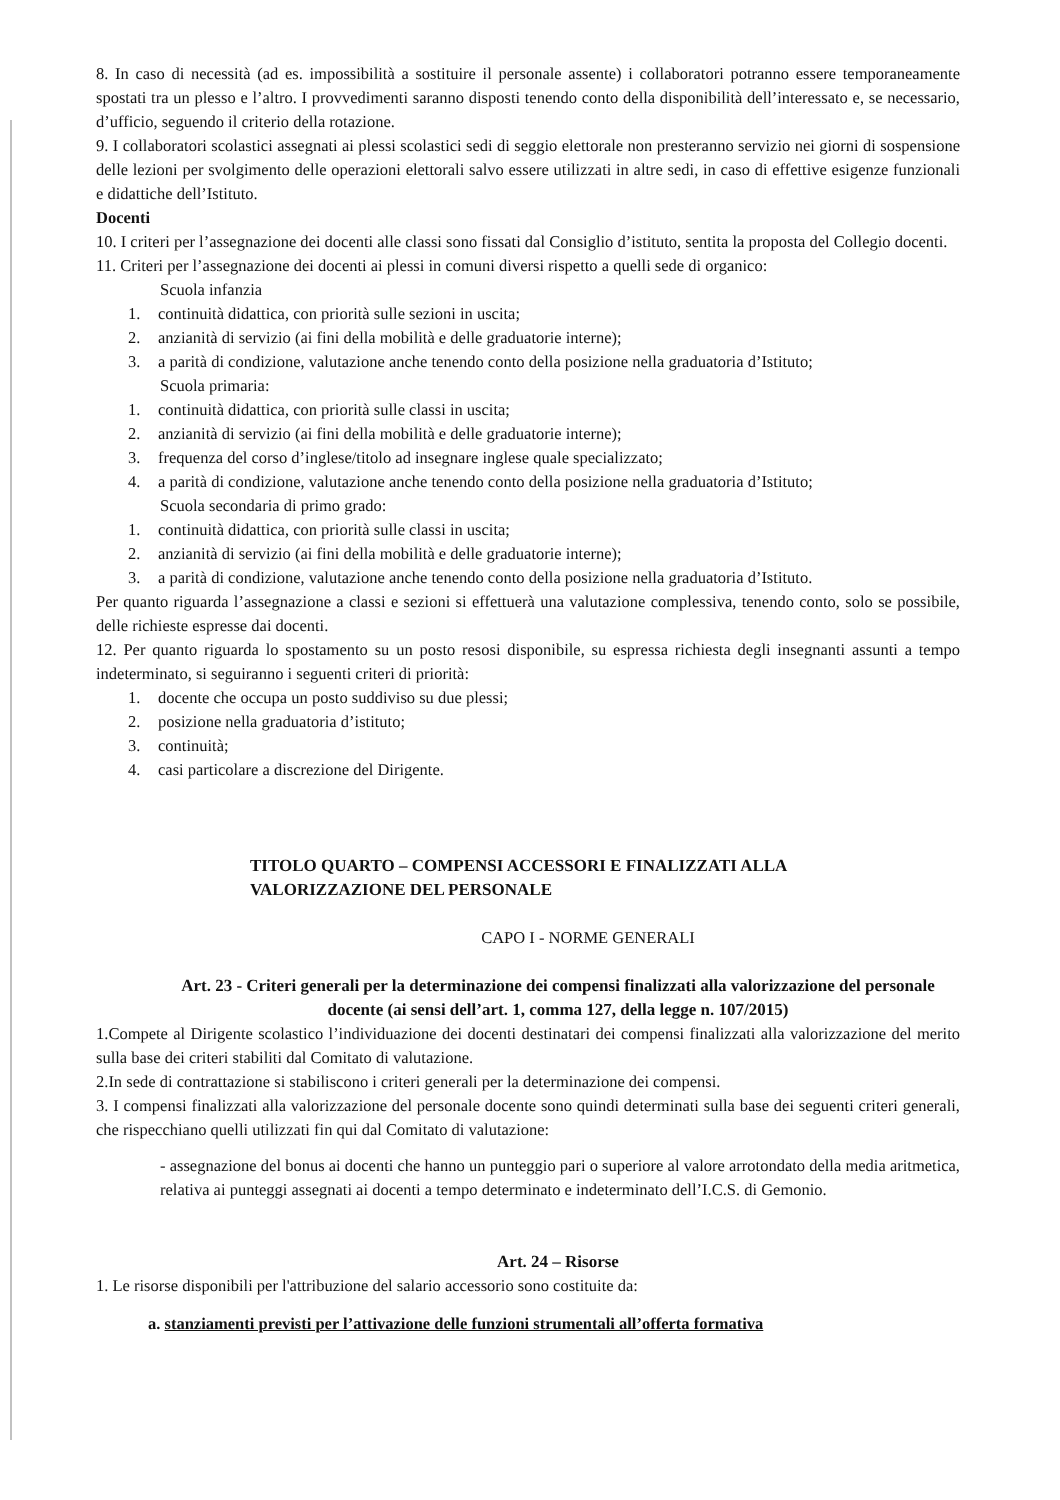8. In caso di necessità (ad es. impossibilità a sostituire il personale assente) i collaboratori potranno essere temporaneamente spostati tra un plesso e l’altro. I provvedimenti saranno disposti tenendo conto della disponibilità dell’interessato e, se necessario, d’ufficio, seguendo il criterio della rotazione.
9. I collaboratori scolastici assegnati ai plessi scolastici sedi di seggio elettorale non presteranno servizio nei giorni di sospensione delle lezioni per svolgimento delle operazioni elettorali salvo essere utilizzati in altre sedi, in caso di effettive esigenze funzionali e didattiche dell’Istituto.
Docenti
10. I criteri per l’assegnazione dei docenti alle classi sono fissati dal Consiglio d’istituto, sentita la proposta del Collegio docenti.
11. Criteri per l’assegnazione dei docenti ai plessi in comuni diversi rispetto a quelli sede di organico:
Scuola infanzia
1. continuità didattica, con priorità sulle sezioni in uscita;
2. anzianità di servizio (ai fini della mobilità e delle graduatorie interne);
3. a parità di condizione, valutazione anche tenendo conto della posizione nella graduatoria d’Istituto;
Scuola primaria:
1. continuità didattica, con priorità sulle classi in uscita;
2. anzianità di servizio (ai fini della mobilità e delle graduatorie interne);
3. frequenza del corso d’inglese/titolo ad insegnare inglese quale specializzato;
4. a parità di condizione, valutazione anche tenendo conto della posizione nella graduatoria d’Istituto;
Scuola secondaria di primo grado:
1. continuità didattica, con priorità sulle classi in uscita;
2. anzianità di servizio (ai fini della mobilità e delle graduatorie interne);
3. a parità di condizione, valutazione anche tenendo conto della posizione nella graduatoria d’Istituto.
Per quanto riguarda l’assegnazione a classi e sezioni si effettuerà una valutazione complessiva, tenendo conto, solo se possibile, delle richieste espresse dai docenti.
12. Per quanto riguarda lo spostamento su un posto resosi disponibile, su espressa richiesta degli insegnanti assunti a tempo indeterminato, si seguiranno i seguenti criteri di priorità:
1. docente che occupa un posto suddiviso su due plessi;
2. posizione nella graduatoria d’istituto;
3. continuità;
4. casi particolare a discrezione del Dirigente.
TITOLO QUARTO – COMPENSI ACCESSORI E FINALIZZATI ALLA
VALORIZZAZIONE DEL PERSONALE
CAPO I - NORME GENERALI
Art. 23 - Criteri generali per la determinazione dei compensi finalizzati alla valorizzazione del personale docente (ai sensi dell’art. 1, comma 127, della legge n. 107/2015)
1.Compete al Dirigente scolastico l’individuazione dei docenti destinatari dei compensi finalizzati alla valorizzazione del merito sulla base dei criteri stabiliti dal Comitato di valutazione.
2.In sede di contrattazione si stabiliscono i criteri generali per la determinazione dei compensi.
3. I compensi finalizzati alla valorizzazione del personale docente sono quindi determinati sulla base dei seguenti criteri generali, che rispecchiano quelli utilizzati fin qui dal Comitato di valutazione:
- assegnazione del bonus ai docenti che hanno un punteggio pari o superiore al valore arrotondato della media aritmetica, relativa ai punteggi assegnati ai docenti a tempo determinato e indeterminato dell’I.C.S. di Gemonio.
Art. 24 – Risorse
1. Le risorse disponibili per l'attribuzione del salario accessorio sono costituite da:
a. stanziamenti previsti per l’attivazione delle funzioni strumentali all’offerta formativa